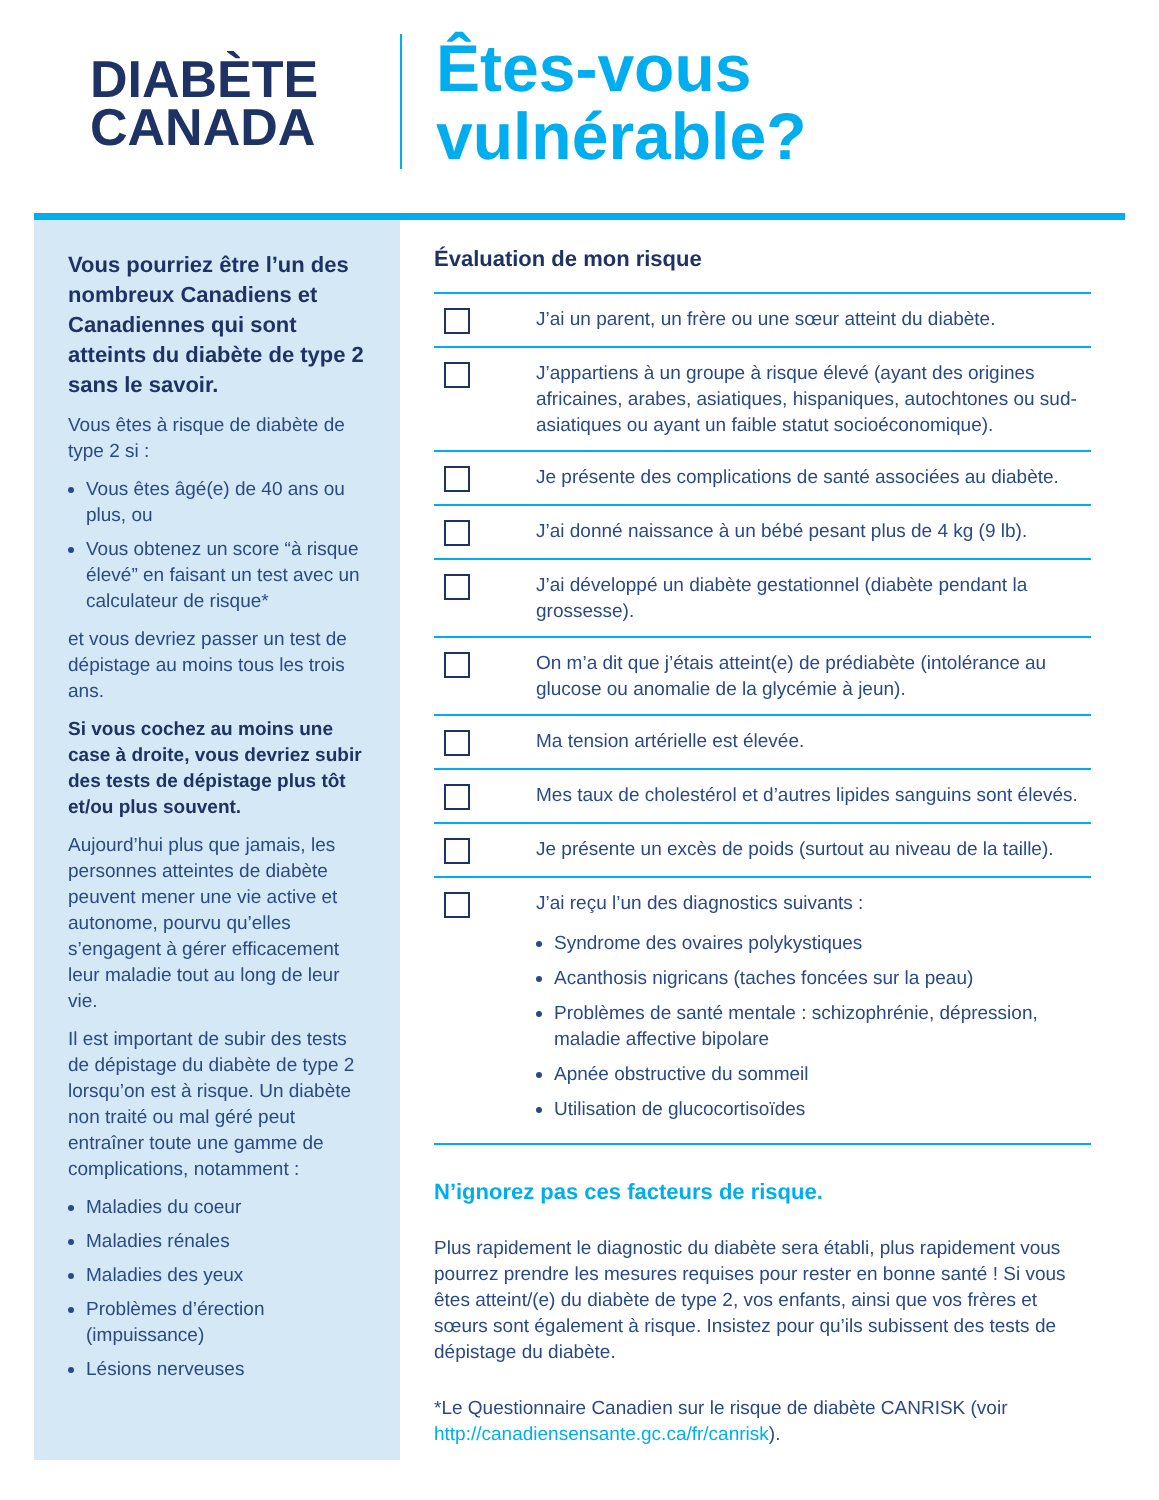DIABÈTE
CANADA
Êtes-vous
vulnérable?
Vous pourriez être l’un des nombreux Canadiens et Canadiennes qui sont atteints du diabète de type 2 sans le savoir.
Vous êtes à risque de diabète de type 2 si :
Vous êtes âgé(e) de 40 ans ou plus, ou
Vous obtenez un score “à risque élevé” en faisant un test avec un calculateur de risque*
et vous devriez passer un test de dépistage au moins tous les trois ans.
Si vous cochez au moins une case à droite, vous devriez subir des tests de dépistage plus tôt et/ou plus souvent.
Aujourd’hui plus que jamais, les personnes atteintes de diabète peuvent mener une vie active et autonome, pourvu qu’elles s’engagent à gérer efficacement leur maladie tout au long de leur vie.
Il est important de subir des tests de dépistage du diabète de type 2 lorsqu’on est à risque. Un diabète non traité ou mal géré peut entraîner toute une gamme de complications, notamment :
Maladies du coeur
Maladies rénales
Maladies des yeux
Problèmes d’érection (impuissance)
Lésions nerveuses
Évaluation de mon risque
J’ai un parent, un frère ou une sœur atteint du diabète.
J’appartiens à un groupe à risque élevé (ayant des origines africaines, arabes, asiatiques, hispaniques, autochtones ou sud-asiatiques ou ayant un faible statut socioéconomique).
Je présente des complications de santé associées au diabète.
J’ai donné naissance à un bébé pesant plus de 4 kg (9 lb).
J’ai développé un diabète gestationnel (diabète pendant la grossesse).
On m’a dit que j’étais atteint(e) de prédiabète (intolérance au glucose ou anomalie de la glycémie à jeun).
Ma tension artérielle est élevée.
Mes taux de cholestérol et d’autres lipides sanguins sont élevés.
Je présente un excès de poids (surtout au niveau de la taille).
J’ai reçu l’un des diagnostics suivants :
Syndrome des ovaires polykystiques
Acanthosis nigricans (taches foncées sur la peau)
Problèmes de santé mentale : schizophrénie, dépression, maladie affective bipolare
Apnée obstructive du sommeil
Utilisation de glucocortisoïdes
N’ignorez pas ces facteurs de risque.
Plus rapidement le diagnostic du diabète sera établi, plus rapidement vous pourrez prendre les mesures requises pour rester en bonne santé ! Si vous êtes atteint/(e) du diabète de type 2, vos enfants, ainsi que vos frères et sœurs sont également à risque. Insistez pour qu’ils subissent des tests de dépistage du diabète.
*Le Questionnaire Canadien sur le risque de diabète CANRISK (voir http://canadiensensante.gc.ca/fr/canrisk).